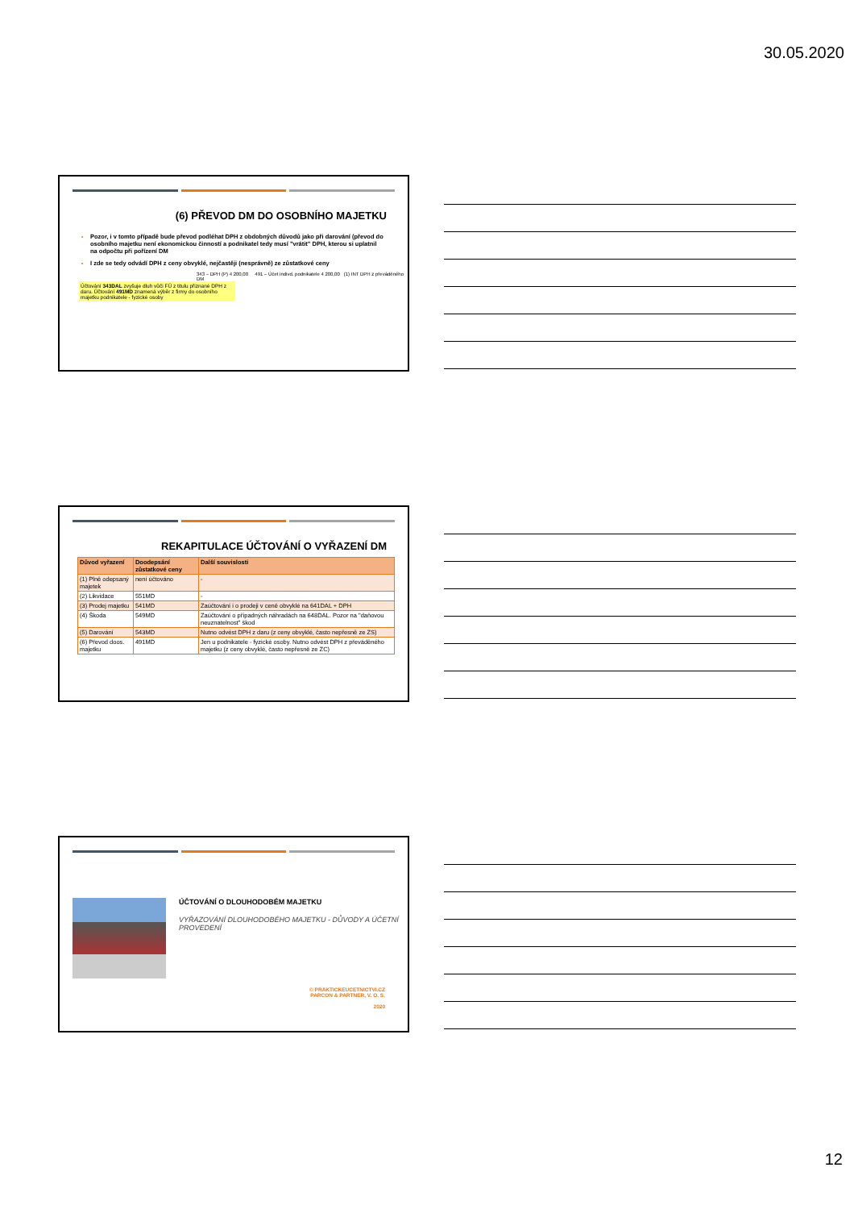30.05.2020
(6) PŘEVOD DM DO OSOBNÍHO MAJETKU
Pozor, i v tomto případě bude převod podléhat DPH z obdobných důvodů jako při darování (převod do osobního majetku není ekonomickou činností a podnikatel tedy musí "vrátit" DPH, kterou si uplatnil na odpočtu při pořízení DM
I zde se tedy odvádí DPH z ceny obvyklé, nejčastěji (nesprávně) ze zůstatkové ceny
343 – DPH (P) 4 200,00 491 – Účet indivd. podnikatele 4 200,00 (1) INT DPH z převáděného DM
Účtování 343DAL zvyšuje dluh vůči FÚ z titulu přiznané DPH z daru. Účtování 491MD znamená výběr z firmy do osobního majetku podnikatele - fyzické osoby
REKAPITULACE ÚČTOVÁNÍ O VYŘAZENÍ DM
| Důvod vyřazení | Doodepsání zůstatkové ceny | Další souvislosti |
| --- | --- | --- |
| (1) Plně odepsaný majetek | není účtováno | - |
| (2) Likvidace | 551MD | - |
| (3) Prodej majetku | 541MD | Zaúčtování i o prodeji v ceně obvyklé na 641DAL + DPH |
| (4) Škoda | 549MD | Zaúčtování o případných náhradách na 648DAL. Pozor na "daňovou neuznatelnost" škod |
| (5) Darování | 543MD | Nutno odvést DPH z daru (z ceny obvyklé, často nepřesně ze ZS) |
| (6) Převod doos. majetku | 491MD | Jen u podnikatele - fyzické osoby. Nutno odvést DPH z převáděného majetku (z ceny obvyklé, často nepřesně ze ZC) |
ÚČTOVÁNÍ O DLOUHODOBÉM MAJETKU
VYŘAZOVÁNÍ DLOUHODOBÉHO MAJETKU - DŮVODY A ÚČETNÍ PROVEDENÍ
© PRAKTICKEUCETNICTVI.CZ
PARCON & PARTNER, V. O. S.
2020
12